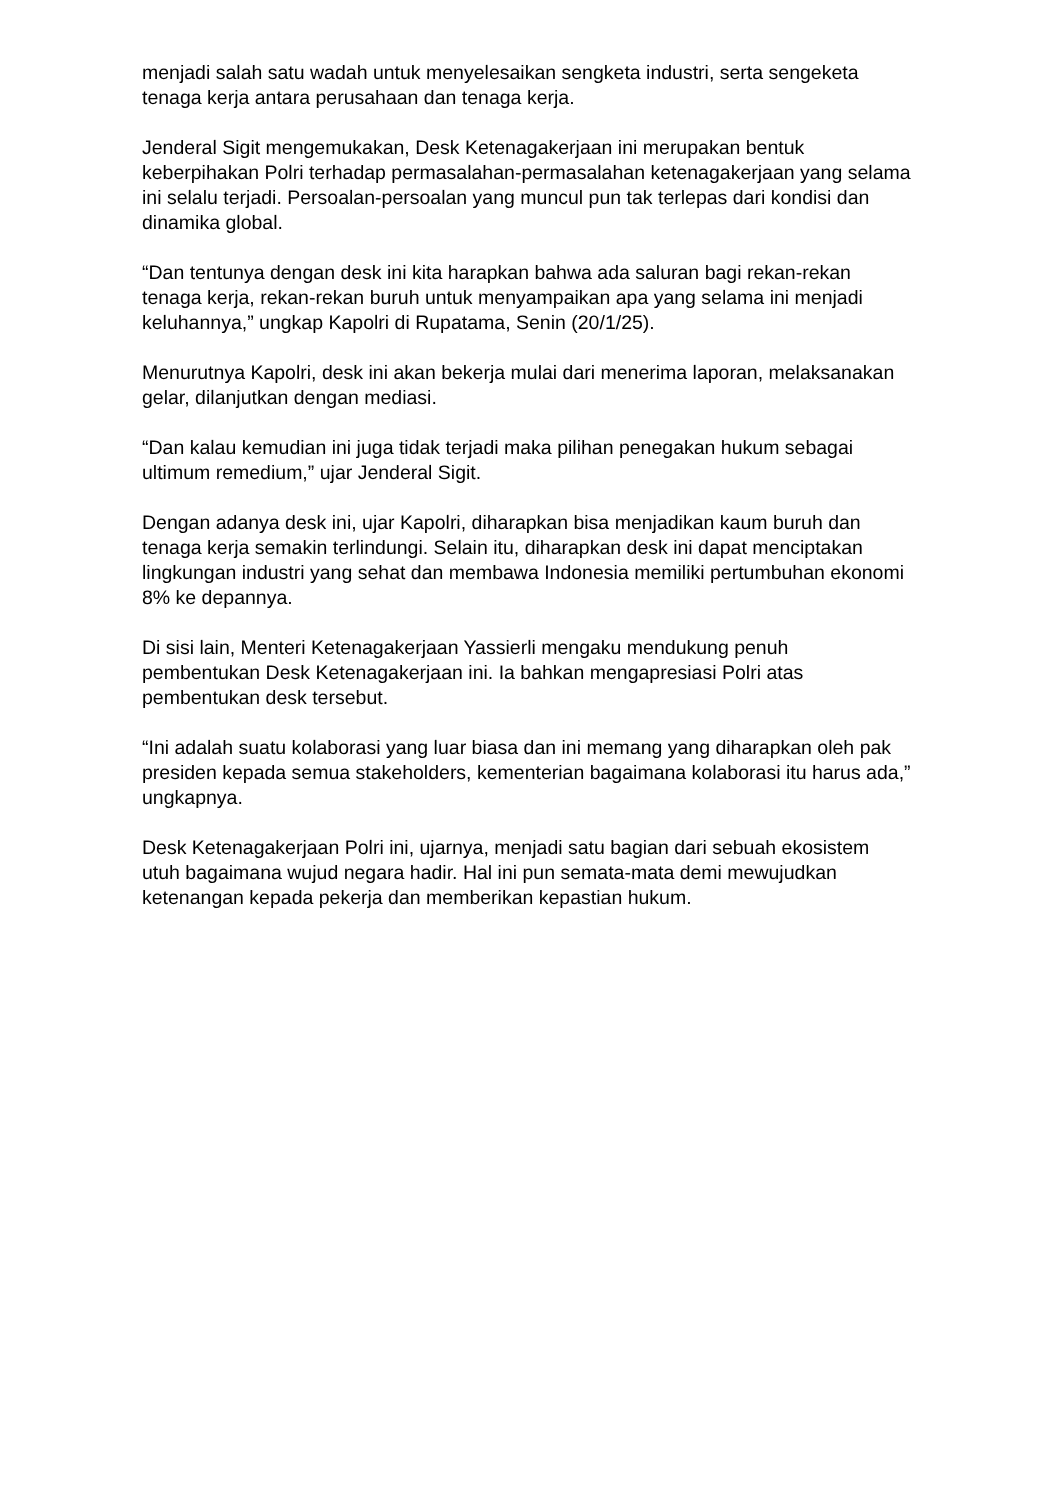menjadi salah satu wadah untuk menyelesaikan sengketa industri, serta sengeketa tenaga kerja antara perusahaan dan tenaga kerja.
Jenderal Sigit mengemukakan, Desk Ketenagakerjaan ini merupakan bentuk keberpihakan Polri terhadap permasalahan-permasalahan ketenagakerjaan yang selama ini selalu terjadi. Persoalan-persoalan yang muncul pun tak terlepas dari kondisi dan dinamika global.
“Dan tentunya dengan desk ini kita harapkan bahwa ada saluran bagi rekan-rekan tenaga kerja, rekan-rekan buruh untuk menyampaikan apa yang selama ini menjadi keluhannya,” ungkap Kapolri di Rupatama, Senin (20/1/25).
Menurutnya Kapolri, desk ini akan bekerja mulai dari menerima laporan, melaksanakan gelar, dilanjutkan dengan mediasi.
“Dan kalau kemudian ini juga tidak terjadi maka pilihan penegakan hukum sebagai ultimum remedium,” ujar Jenderal Sigit.
Dengan adanya desk ini, ujar Kapolri, diharapkan bisa menjadikan kaum buruh dan tenaga kerja semakin terlindungi. Selain itu, diharapkan desk ini dapat menciptakan lingkungan industri yang sehat dan membawa Indonesia memiliki pertumbuhan ekonomi 8% ke depannya.
Di sisi lain, Menteri Ketenagakerjaan Yassierli mengaku mendukung penuh pembentukan Desk Ketenagakerjaan ini. Ia bahkan mengapresiasi Polri atas pembentukan desk tersebut.
“Ini adalah suatu kolaborasi yang luar biasa dan ini memang yang diharapkan oleh pak presiden kepada semua stakeholders, kementerian bagaimana kolaborasi itu harus ada,” ungkapnya.
Desk Ketenagakerjaan Polri ini, ujarnya, menjadi satu bagian dari sebuah ekosistem utuh bagaimana wujud negara hadir. Hal ini pun semata-mata demi mewujudkan ketenangan kepada pekerja dan memberikan kepastian hukum.